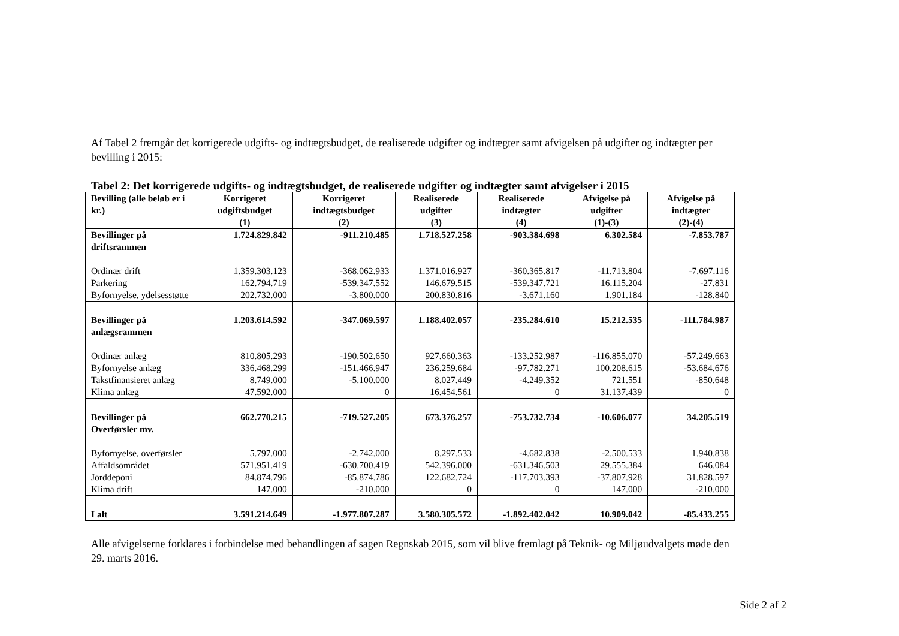Af Tabel 2 fremgår det korrigerede udgifts- og indtægtsbudget, de realiserede udgifter og indtægter samt afvigelsen på udgifter og indtægter per bevilling i 2015:
Tabel 2: Det korrigerede udgifts- og indtægtsbudget, de realiserede udgifter og indtægter samt afvigelser i 2015
| Bevilling (alle beløb er i kr.) | Korrigeret udgiftsbudget (1) | Korrigeret indtægtsbudget (2) | Realiserede udgifter (3) | Realiserede indtægter (4) | Afvigelse på udgifter (1)-(3) | Afvigelse på indtægter (2)-(4) |
| --- | --- | --- | --- | --- | --- | --- |
| Bevillinger på driftsrammen | 1.724.829.842 | -911.210.485 | 1.718.527.258 | -903.384.698 | 6.302.584 | -7.853.787 |
| Ordinær drift | 1.359.303.123 | -368.062.933 | 1.371.016.927 | -360.365.817 | -11.713.804 | -7.697.116 |
| Parkering | 162.794.719 | -539.347.552 | 146.679.515 | -539.347.721 | 16.115.204 | -27.831 |
| Byfornyelse, ydelsesstøtte | 202.732.000 | -3.800.000 | 200.830.816 | -3.671.160 | 1.901.184 | -128.840 |
| Bevillinger på anlægsrammen | 1.203.614.592 | -347.069.597 | 1.188.402.057 | -235.284.610 | 15.212.535 | -111.784.987 |
| Ordinær anlæg | 810.805.293 | -190.502.650 | 927.660.363 | -133.252.987 | -116.855.070 | -57.249.663 |
| Byfornyelse anlæg | 336.468.299 | -151.466.947 | 236.259.684 | -97.782.271 | 100.208.615 | -53.684.676 |
| Takstfinansieret anlæg | 8.749.000 | -5.100.000 | 8.027.449 | -4.249.352 | 721.551 | -850.648 |
| Klima anlæg | 47.592.000 | 0 | 16.454.561 | 0 | 31.137.439 | 0 |
| Bevillinger på Overførsler mv. | 662.770.215 | -719.527.205 | 673.376.257 | -753.732.734 | -10.606.077 | 34.205.519 |
| Byfornyelse, overførsler | 5.797.000 | -2.742.000 | 8.297.533 | -4.682.838 | -2.500.533 | 1.940.838 |
| Affaldsområdet | 571.951.419 | -630.700.419 | 542.396.000 | -631.346.503 | 29.555.384 | 646.084 |
| Jorddeponi | 84.874.796 | -85.874.786 | 122.682.724 | -117.703.393 | -37.807.928 | 31.828.597 |
| Klima drift | 147.000 | -210.000 | 0 | 0 | 147.000 | -210.000 |
| I alt | 3.591.214.649 | -1.977.807.287 | 3.580.305.572 | -1.892.402.042 | 10.909.042 | -85.433.255 |
Alle afvigelserne forklares i forbindelse med behandlingen af sagen Regnskab 2015, som vil blive fremlagt på Teknik- og Miljøudvalgets møde den 29. marts 2016.
Side 2 af 2